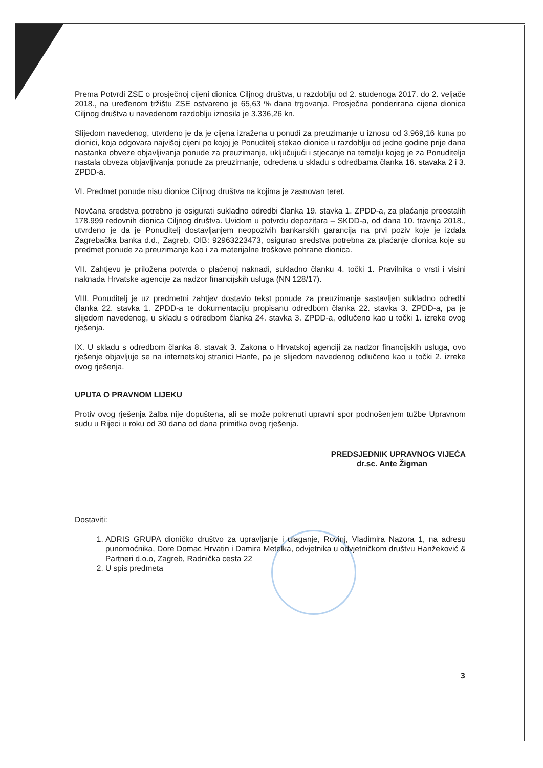Prema Potvrdi ZSE o prosječnoj cijeni dionica Ciljnog društva, u razdoblju od 2. studenoga 2017. do 2. veljače 2018., na uređenom tržištu ZSE ostvareno je 65,63 % dana trgovanja. Prosječna ponderirana cijena dionica Ciljnog društva u navedenom razdoblju iznosila je 3.336,26 kn.
Slijedom navedenog, utvrđeno je da je cijena izražena u ponudi za preuzimanje u iznosu od 3.969,16 kuna po dionici, koja odgovara najvišoj cijeni po kojoj je Ponuditelj stekao dionice u razdoblju od jedne godine prije dana nastanka obveze objavljivanja ponude za preuzimanje, uključujući i stjecanje na temelju kojeg je za Ponuditelja nastala obveza objavljivanja ponude za preuzimanje, određena u skladu s odredbama članka 16. stavaka 2 i 3. ZPDD-a.
VI. Predmet ponude nisu dionice Ciljnog društva na kojima je zasnovan teret.
Novčana sredstva potrebno je osigurati sukladno odredbi članka 19. stavka 1. ZPDD-a, za plaćanje preostalih 178.999 redovnih dionica Ciljnog društva. Uvidom u potvrdu depozitara – SKDD-a, od dana 10. travnja 2018., utvrđeno je da je Ponuditelj dostavljanjem neopozivih bankarskih garancija na prvi poziv koje je izdala Zagrebačka banka d.d., Zagreb, OIB: 92963223473, osigurao sredstva potrebna za plaćanje dionica koje su predmet ponude za preuzimanje kao i za materijalne troškove pohrane dionica.
VII. Zahtjevu je priložena potvrda o plaćenoj naknadi, sukladno članku 4. točki 1. Pravilnika o vrsti i visini naknada Hrvatske agencije za nadzor financijskih usluga (NN 128/17).
VIII. Ponuditelj je uz predmetni zahtjev dostavio tekst ponude za preuzimanje sastavljen sukladno odredbi članka 22. stavka 1. ZPDD-a te dokumentaciju propisanu odredbom članka 22. stavka 3. ZPDD-a, pa je slijedom navedenog, u skladu s odredbom članka 24. stavka 3. ZPDD-a, odlučeno kao u točki 1. izreke ovog rješenja.
IX. U skladu s odredbom članka 8. stavak 3. Zakona o Hrvatskoj agenciji za nadzor financijskih usluga, ovo rješenje objavljuje se na internetskoj stranici Hanfe, pa je slijedom navedenog odlučeno kao u točki 2. izreke ovog rješenja.
UPUTA O PRAVNOM LIJEKU
Protiv ovog rješenja žalba nije dopuštena, ali se može pokrenuti upravni spor podnošenjem tužbe Upravnom sudu u Rijeci u roku od 30 dana od dana primitka ovog rješenja.
PREDSJEDNIK UPRAVNOG VIJEĆA
dr.sc. Ante Žigman
Dostaviti:
1. ADRIS GRUPA dioničko društvo za upravljanje i ulaganje, Rovinj, Vladimira Nazora 1, na adresu punomoćnika, Dore Domac Hrvatin i Damira Metelka, odvjetnika u odvjetničkom društvu Hanžeković & Partneri d.o.o, Zagreb, Radnička cesta 22
2. U spis predmeta
3